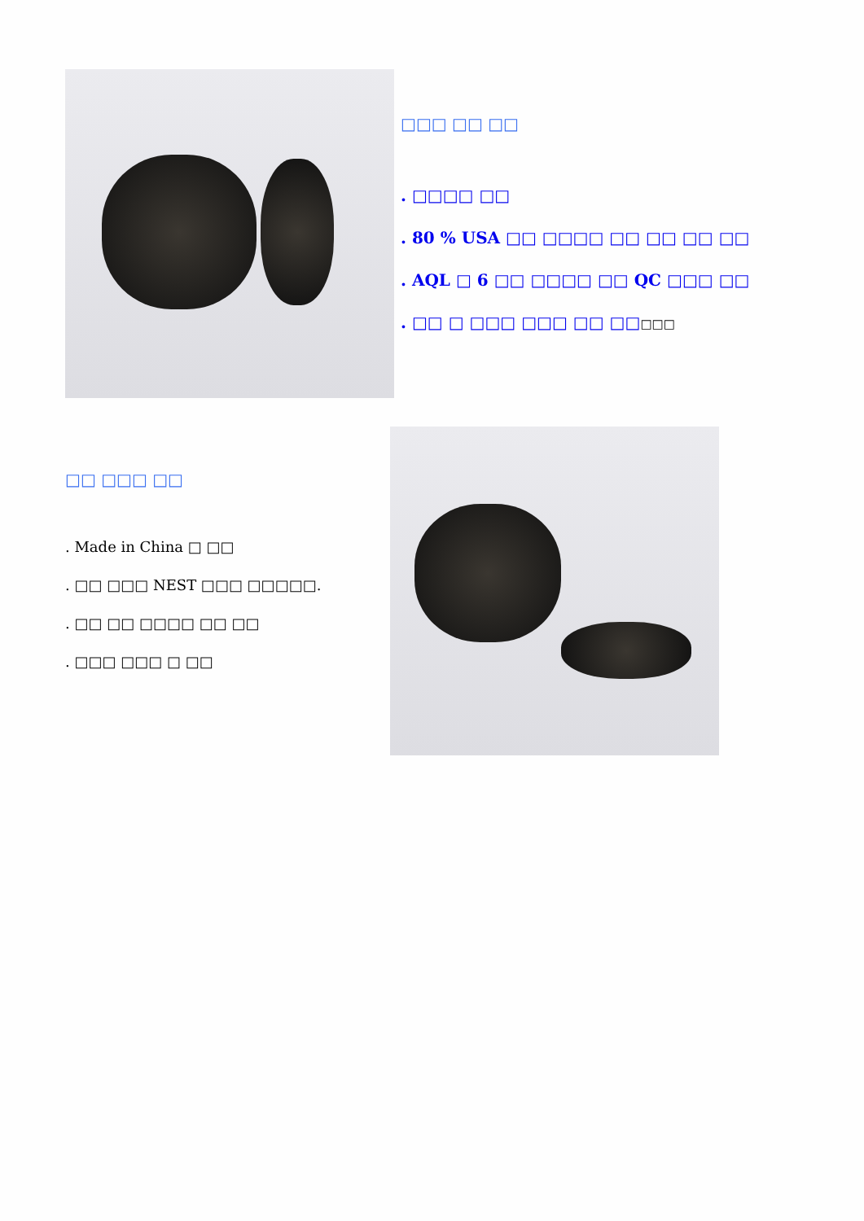□□□ □□ □□
. □□□□ □□
. 80 % USA □□ □□□□ □□ □□ □□ □□
. AQL □ 6 □□ □□□□ □□ QC □□□ □□
. □□ □ □□□ □□□ □□ □□□□□
□□ □□□ □□
. Made in China □ □□
. □□ □□□ NEST □□□ □□□□□.
. □□ □□ □□□□ □□ □□
. □□□ □□□ □ □□